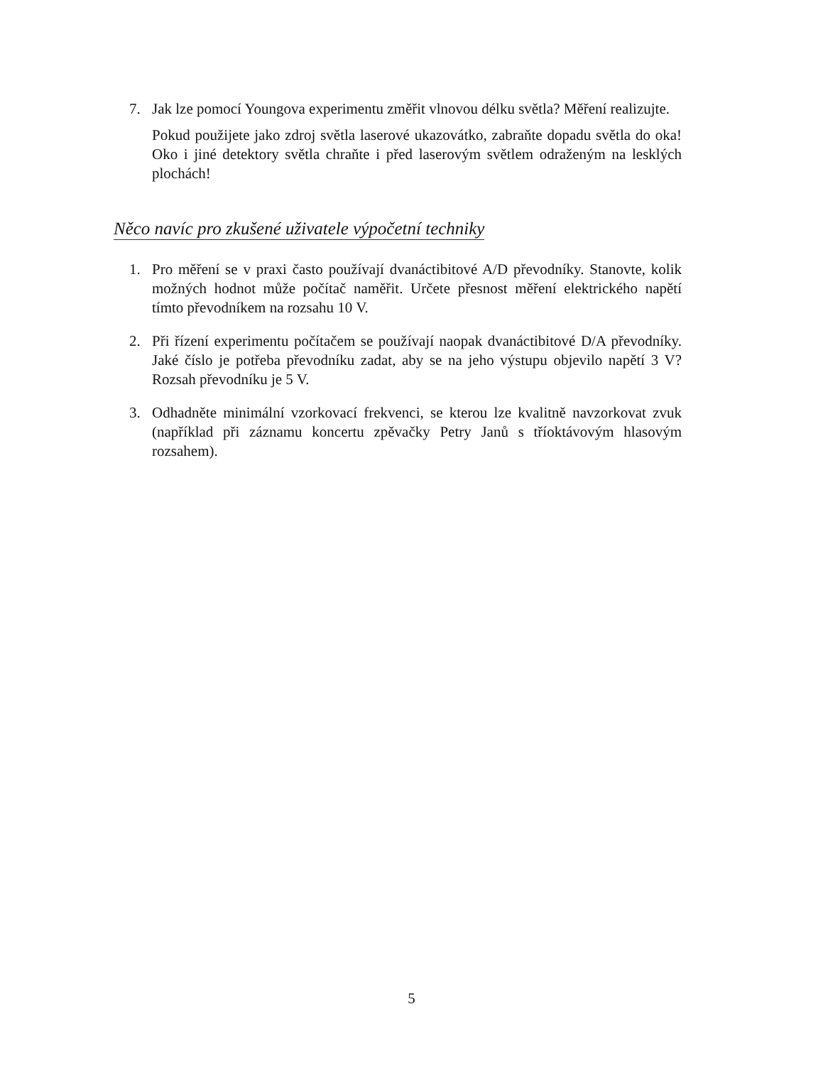7. Jak lze pomocí Youngova experimentu změřit vlnovou délku světla? Měření realizujte.
Pokud použijete jako zdroj světla laserové ukazovátko, zabraňte dopadu světla do oka! Oko i jiné detektory světla chraňte i před laserovým světlem odraženým na lesklých plochách!
Něco navíc pro zkušené uživatele výpočetní techniky
1. Pro měření se v praxi často používají dvanáctibitové A/D převodníky. Stanovte, kolik možných hodnot může počítač naměřit. Určete přesnost měření elektrického napětí tímto převodníkem na rozsahu 10 V.
2. Při řízení experimentu počítačem se používají naopak dvanáctibitové D/A převodníky. Jaké číslo je potřeba převodníku zadat, aby se na jeho výstupu objevilo napětí 3 V? Rozsah převodníku je 5 V.
3. Odhadněte minimální vzorkovací frekvenci, se kterou lze kvalitně navzorkovat zvuk (například při záznamu koncertu zpěvačky Petry Janů s tříoktávovým hlasovým rozsahem).
5